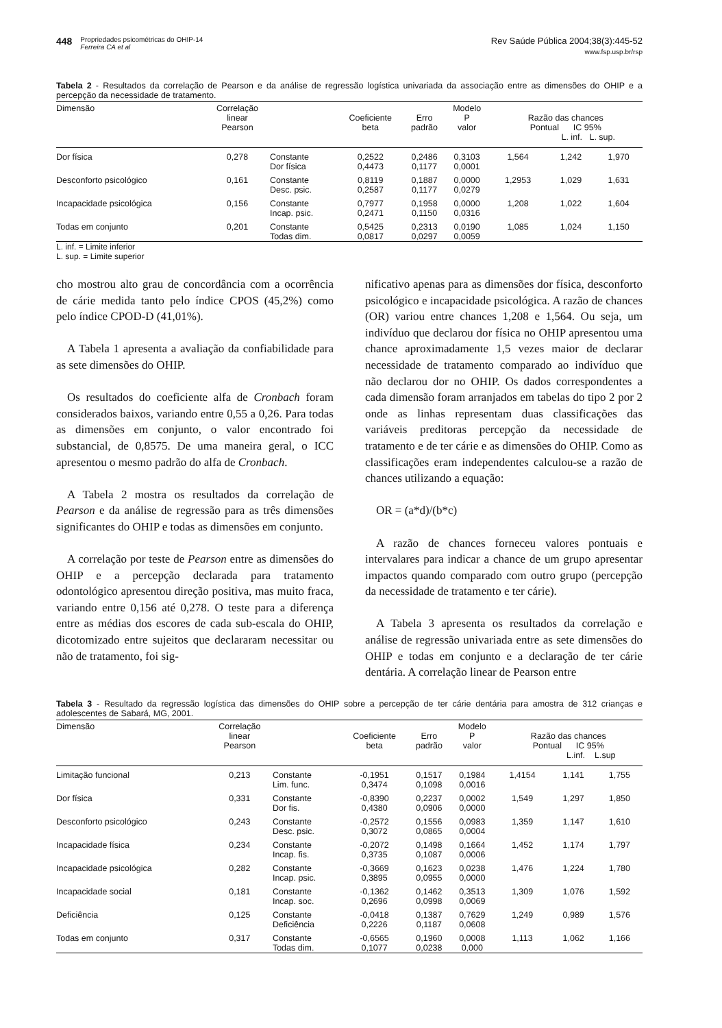448 Propriedades psicométricas do OHIP-14
Ferreira CA et al
Rev Saúde Pública 2004;38(3):445-52
www.fsp.usp.br/rsp
Tabela 2 - Resultados da correlação de Pearson e da análise de regressão logística univariada da associação entre as dimensões do OHIP e a percepção da necessidade de tratamento.
| Dimensão | Correlação linear Pearson | | Coeficiente beta | Erro padrão | Modelo P valor | Razão das chances Pontual IC 95% L. inf. L. sup. | | |
| --- | --- | --- | --- | --- | --- | --- | --- | --- |
| Dor física | 0,278 | Constante | 0,2522 | 0,2486 | 0,3103 | 1,564 | 1,242 | 1,970 |
| | | Dor física | 0,4473 | 0,1177 | 0,0001 | | | |
| Desconforto psicológico | 0,161 | Constante | 0,8119 | 0,1887 | 0,0000 | 1,2953 | 1,029 | 1,631 |
| | | Desc. psic. | 0,2587 | 0,1177 | 0,0279 | | | |
| Incapacidade psicológica | 0,156 | Constante | 0,7977 | 0,1958 | 0,0000 | 1,208 | 1,022 | 1,604 |
| | | Incap. psic. | 0,2471 | 0,1150 | 0,0316 | | | |
| Todas em conjunto | 0,201 | Constante | 0,5425 | 0,2313 | 0,0190 | 1,085 | 1,024 | 1,150 |
| | | Todas dim. | 0,0817 | 0,0297 | 0,0059 | | | |
L. inf. = Limite inferior
L. sup. = Limite superior
cho mostrou alto grau de concordância com a ocorrência de cárie medida tanto pelo índice CPOS (45,2%) como pelo índice CPOD-D (41,01%).
A Tabela 1 apresenta a avaliação da confiabilidade para as sete dimensões do OHIP.
Os resultados do coeficiente alfa de Cronbach foram considerados baixos, variando entre 0,55 a 0,26. Para todas as dimensões em conjunto, o valor encontrado foi substancial, de 0,8575. De uma maneira geral, o ICC apresentou o mesmo padrão do alfa de Cronbach.
A Tabela 2 mostra os resultados da correlação de Pearson e da análise de regressão para as três dimensões significantes do OHIP e todas as dimensões em conjunto.
A correlação por teste de Pearson entre as dimensões do OHIP e a percepção declarada para tratamento odontológico apresentou direção positiva, mas muito fraca, variando entre 0,156 até 0,278. O teste para a diferença entre as médias dos escores de cada sub-escala do OHIP, dicotomizado entre sujeitos que declararam necessitar ou não de tratamento, foi sig-
nificativo apenas para as dimensões dor física, desconforto psicológico e incapacidade psicológica. A razão de chances (OR) variou entre chances 1,208 e 1,564. Ou seja, um indivíduo que declarou dor física no OHIP apresentou uma chance aproximadamente 1,5 vezes maior de declarar necessidade de tratamento comparado ao indivíduo que não declarou dor no OHIP. Os dados correspondentes a cada dimensão foram arranjados em tabelas do tipo 2 por 2 onde as linhas representam duas classificações das variáveis preditoras percepção da necessidade de tratamento e de ter cárie e as dimensões do OHIP. Como as classificações eram independentes calculou-se a razão de chances utilizando a equação:
OR = (a*d)/(b*c)
A razão de chances forneceu valores pontuais e intervalares para indicar a chance de um grupo apresentar impactos quando comparado com outro grupo (percepção da necessidade de tratamento e ter cárie).
A Tabela 3 apresenta os resultados da correlação e análise de regressão univariada entre as sete dimensões do OHIP e todas em conjunto e a declaração de ter cárie dentária. A correlação linear de Pearson entre
Tabela 3 - Resultado da regressão logística das dimensões do OHIP sobre a percepção de ter cárie dentária para amostra de 312 crianças e adolescentes de Sabará, MG, 2001.
| Dimensão | Correlação linear Pearson | | Coeficiente beta | Erro padrão | Modelo P valor | Razão das chances Pontual IC 95% L.inf. L.sup | | |
| --- | --- | --- | --- | --- | --- | --- | --- | --- |
| Limitação funcional | 0,213 | Constante | -0,1951 | 0,1517 | 0,1984 | 1,4154 | 1,141 | 1,755 |
| | | Lim. func. | 0,3474 | 0,1098 | 0,0016 | | | |
| Dor física | 0,331 | Constante | -0,8390 | 0,2237 | 0,0002 | 1,549 | 1,297 | 1,850 |
| | | Dor fis. | 0,4380 | 0,0906 | 0,0000 | | | |
| Desconforto psicológico | 0,243 | Constante | -0,2572 | 0,1556 | 0,0983 | 1,359 | 1,147 | 1,610 |
| | | Desc. psic. | 0,3072 | 0,0865 | 0,0004 | | | |
| Incapacidade física | 0,234 | Constante | -0,2072 | 0,1498 | 0,1664 | 1,452 | 1,174 | 1,797 |
| | | Incap. fis. | 0,3735 | 0,1087 | 0,0006 | | | |
| Incapacidade psicológica | 0,282 | Constante | -0,3669 | 0,1623 | 0,0238 | 1,476 | 1,224 | 1,780 |
| | | Incap. psic. | 0,3895 | 0,0955 | 0,0000 | | | |
| Incapacidade social | 0,181 | Constante | -0,1362 | 0,1462 | 0,3513 | 1,309 | 1,076 | 1,592 |
| | | Incap. soc. | 0,2696 | 0,0998 | 0,0069 | | | |
| Deficiência | 0,125 | Constante | -0,0418 | 0,1387 | 0,7629 | 1,249 | 0,989 | 1,576 |
| | | Deficiência | 0,2226 | 0,1187 | 0,0608 | | | |
| Todas em conjunto | 0,317 | Constante | -0,6565 | 0,1960 | 0,0008 | 1,113 | 1,062 | 1,166 |
| | | Todas dim. | 0,1077 | 0,0238 | 0,000 | | | |